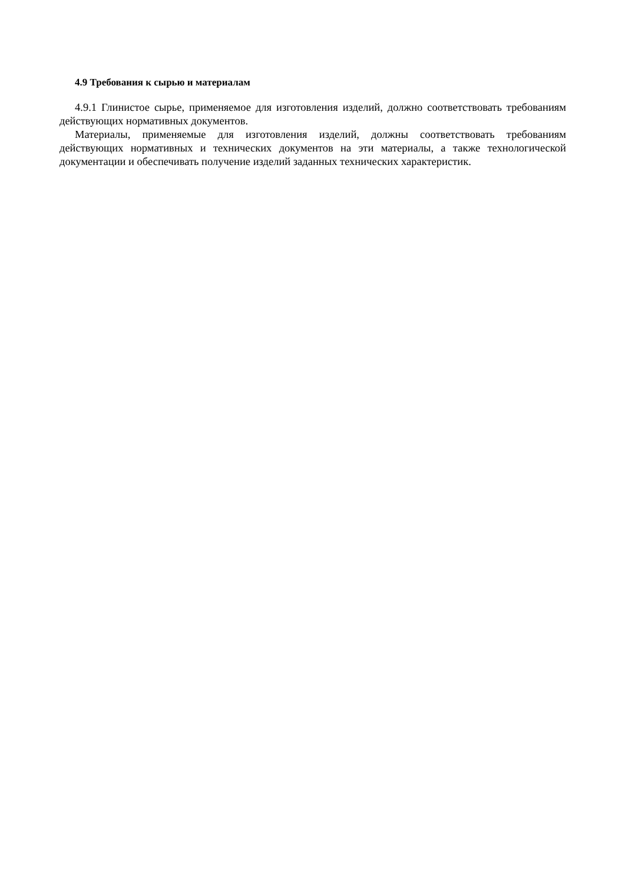4.9 Требования к сырью и материалам
4.9.1 Глинистое сырье, применяемое для изготовления изделий, должно соответствовать требованиям действующих нормативных документов.
Материалы, применяемые для изготовления изделий, должны соответствовать требованиям действующих нормативных и технических документов на эти материалы, а также технологической документации и обеспечивать получение изделий заданных технических характеристик.